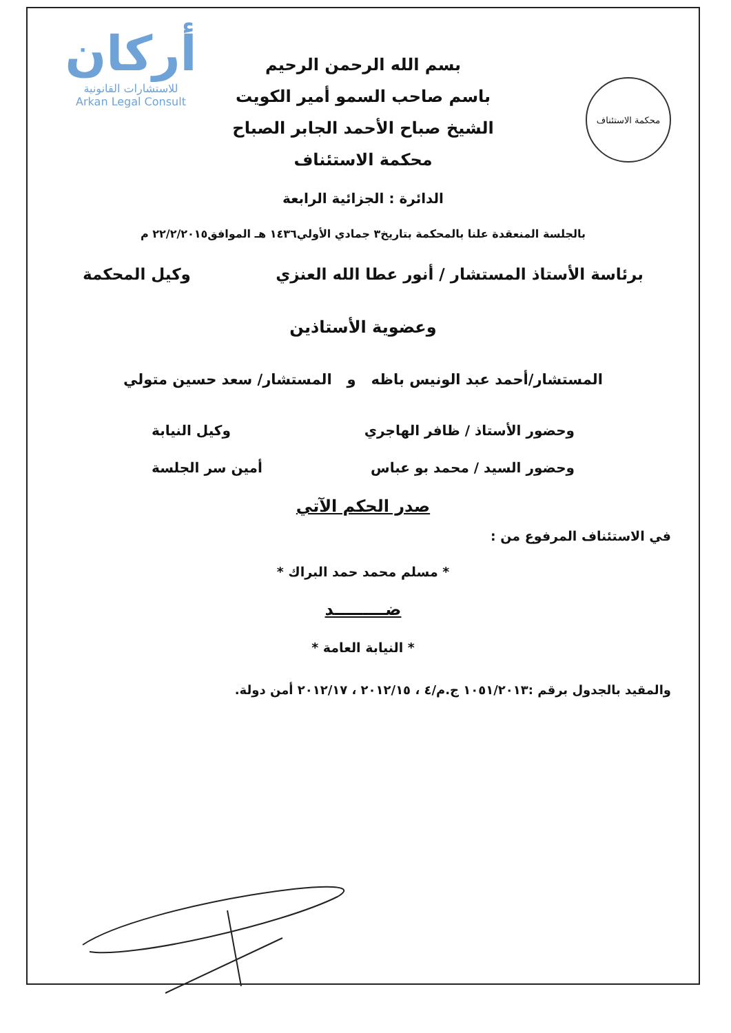محكمة الاستئناف
أركان
للاستشارات القانونية
Arkan Legal Consult
بسم الله الرحمن الرحيم
باسم صاحب السمو أمير الكويت
الشيخ صباح الأحمد الجابر الصباح
محكمة الاستئناف
الدائرة : الجزائية الرابعة
بالجلسة المنعقدة علنا بالمحكمة بتاريخ٣ جمادي الأولي١٤٣٦ هـ الموافق٢٢/٢/٢٠١٥ م
برئاسة الأستاذ المستشار / أنور عطا الله العنزي وكيل المحكمة
وعضوية الأستاذين
المستشار/أحمد عبد الونيس باظه و المستشار/ سعد حسين متولي
وحضور الأستاذ / ظافر الهاجري وكيل النيابة
وحضور السيد / محمد بو عباس أمين سر الجلسة
صدر الحكم الآتي
في الاستئناف المرفوع من :
* مسلم محمد حمد البراك *
ضـــــــــد
* النيابة العامة *
والمقيد بالجدول برقم :١٠٥١/٢٠١٣ ج.م/٤ ، ٢٠١٢/١٥ ، ٢٠١٢/١٧ أمن دولة.